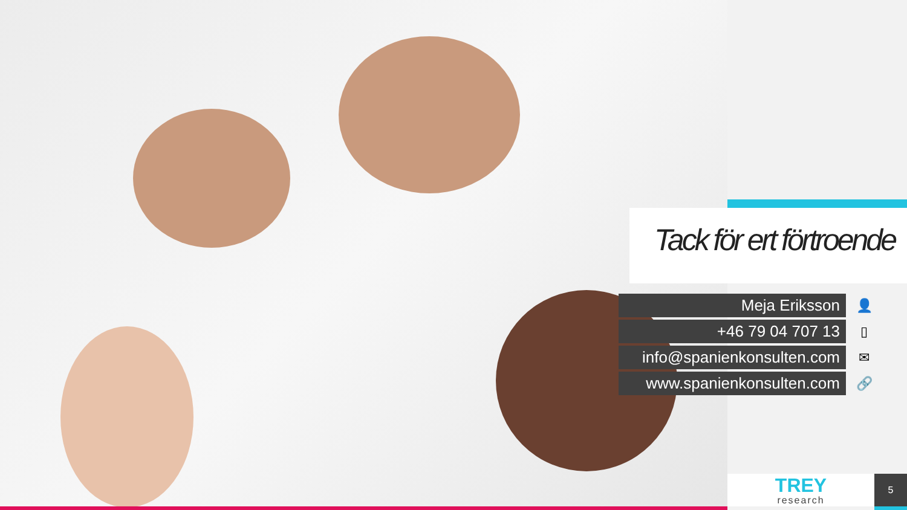Tack för ert förtroende
Meja Eriksson 👤
+46 79 04 707 13 ▯
info@spanienkonsulten.com ✉
www.spanienkonsulten.com 🔗
TREY
research
5